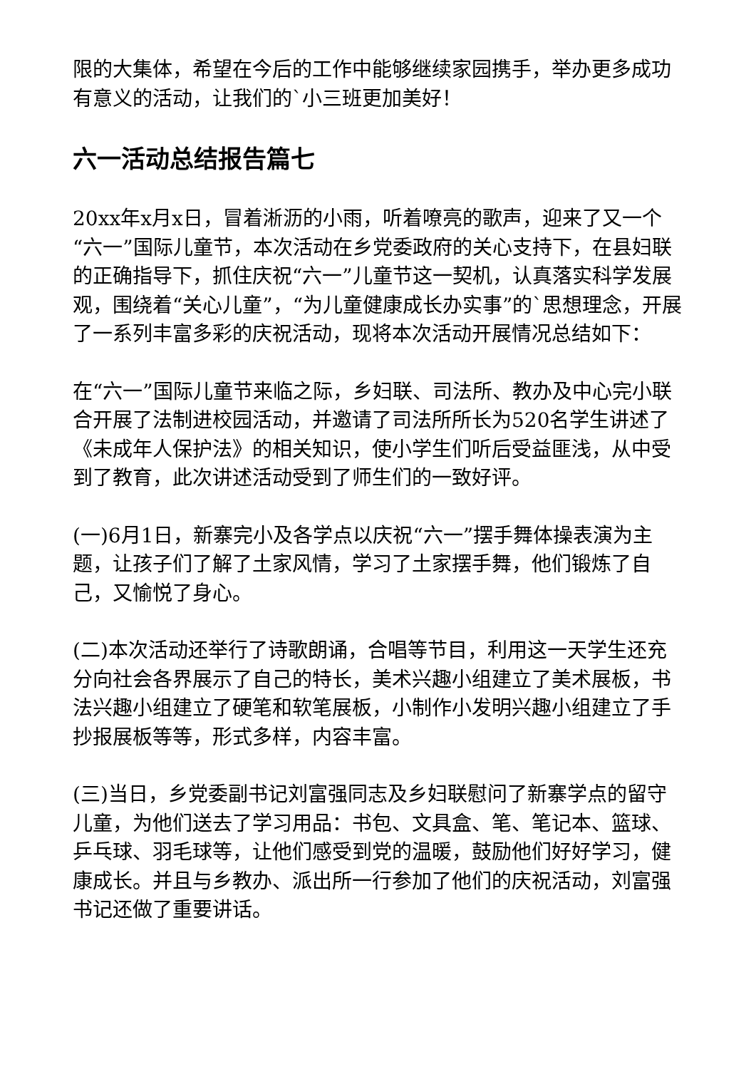限的大集体，希望在今后的工作中能够继续家园携手，举办更多成功有意义的活动，让我们的`小三班更加美好！
六一活动总结报告篇七
20xx年x月x日，冒着淅沥的小雨，听着嘹亮的歌声，迎来了又一个“六一”国际儿童节，本次活动在乡党委政府的关心支持下，在县妇联的正确指导下，抓住庆祝“六一”儿童节这一契机，认真落实科学发展观，围绕着“关心儿童”，“为儿童健康成长办实事”的`思想理念，开展了一系列丰富多彩的庆祝活动，现将本次活动开展情况总结如下：
在“六一”国际儿童节来临之际，乡妇联、司法所、教办及中心完小联合开展了法制进校园活动，并邀请了司法所所长为520名学生讲述了《未成年人保护法》的相关知识，使小学生们听后受益匪浅，从中受到了教育，此次讲述活动受到了师生们的一致好评。
(一)6月1日，新寨完小及各学点以庆祝“六一”摆手舞体操表演为主题，让孩子们了解了土家风情，学习了土家摆手舞，他们锻炼了自己，又愉悦了身心。
(二)本次活动还举行了诗歌朗诵，合唱等节目，利用这一天学生还充分向社会各界展示了自己的特长，美术兴趣小组建立了美术展板，书法兴趣小组建立了硬笔和软笔展板，小制作小发明兴趣小组建立了手抄报展板等等，形式多样，内容丰富。
(三)当日，乡党委副书记刘富强同志及乡妇联慰问了新寨学点的留守儿童，为他们送去了学习用品：书包、文具盒、笔、笔记本、篮球、乒乓球、羽毛球等，让他们感受到党的温暖，鼓励他们好好学习，健康成长。并且与乡教办、派出所一行参加了他们的庆祝活动，刘富强书记还做了重要讲话。